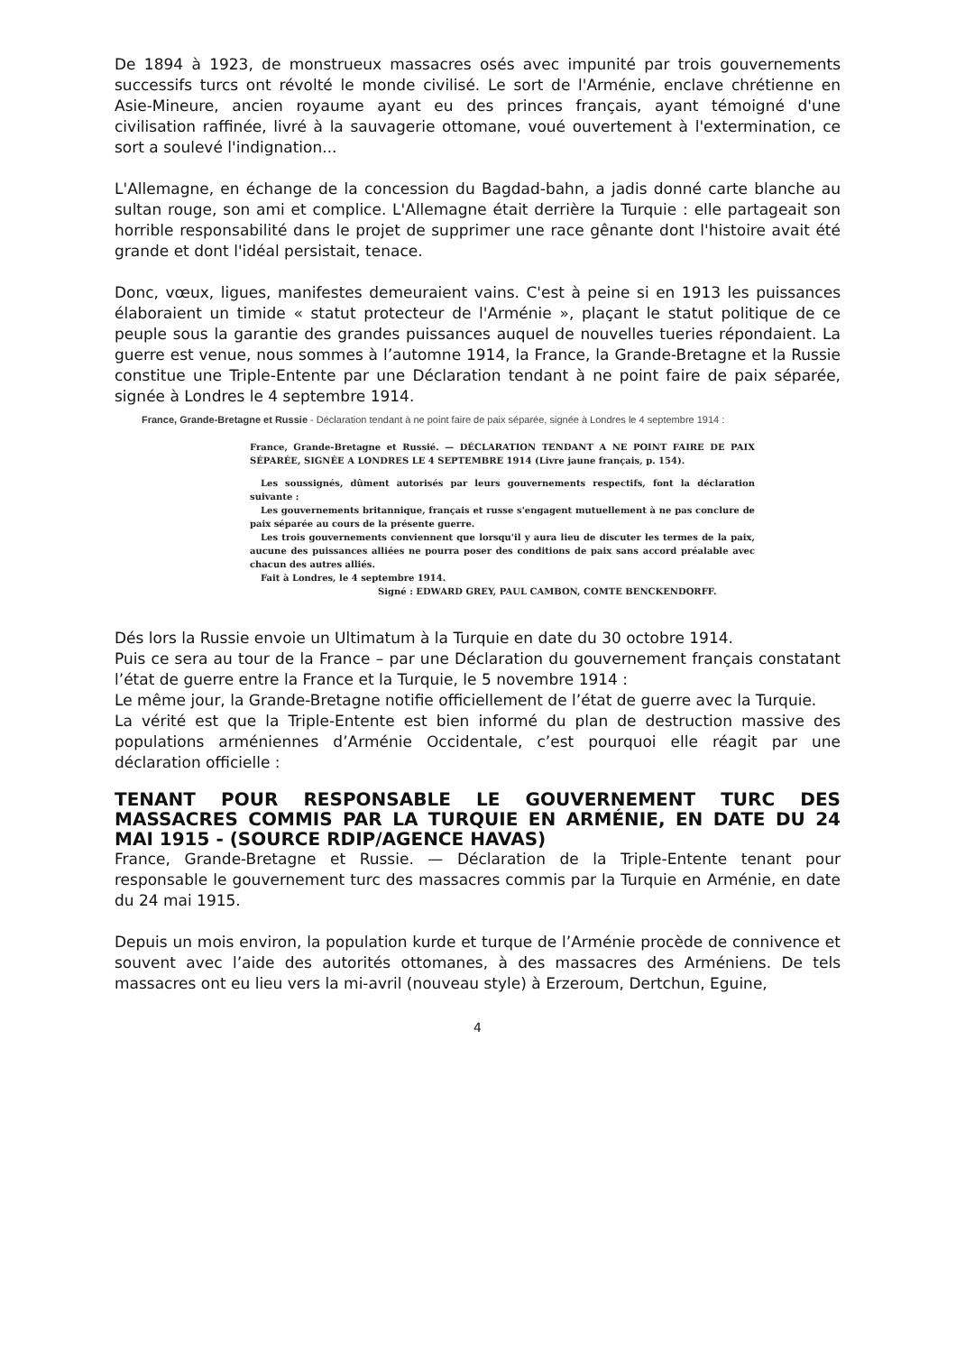De 1894 à 1923, de monstrueux massacres osés avec impunité par trois gouvernements successifs turcs ont révolté le monde civilisé. Le sort de l'Arménie, enclave chrétienne en Asie-Mineure, ancien royaume ayant eu des princes français, ayant témoigné d'une civilisation raffinée, livré à la sauvagerie ottomane, voué ouvertement à l'extermination, ce sort a soulevé l'indignation...
L'Allemagne, en échange de la concession du Bagdad-bahn, a jadis donné carte blanche au sultan rouge, son ami et complice. L'Allemagne était derrière la Turquie : elle partageait son horrible responsabilité dans le projet de supprimer une race gênante dont l'histoire avait été grande et dont l'idéal persistait, tenace.
Donc, vœux, ligues, manifestes demeuraient vains. C'est à peine si en 1913 les puissances élaboraient un timide « statut protecteur de l'Arménie », plaçant le statut politique de ce peuple sous la garantie des grandes puissances auquel de nouvelles tueries répondaient. La guerre est venue, nous sommes à l’automne 1914, la France, la Grande-Bretagne et la Russie constitue une Triple-Entente par une Déclaration tendant à ne point faire de paix séparée, signée à Londres le 4 septembre 1914.
France, Grande-Bretagne et Russie - Déclaration tendant à ne point faire de paix séparée, signée à Londres le 4 septembre 1914 :
France, Grande-Bretagne et Russié. — DÉCLARATION TENDANT A NE POINT FAIRE DE PAIX SÉPARÉE, SIGNÉE A LONDRES LE 4 SEPTEMBRE 1914 (Livre jaune français, p. 154).
Les soussignés, dûment autorisés par leurs gouvernements respectifs, font la déclaration suivante :
Les gouvernements britannique, français et russe s'engagent mutuellement à ne pas conclure de paix séparée au cours de la présente guerre.
Les trois gouvernements conviennent que lorsqu'il y aura lieu de discuter les termes de la paix, aucune des puissances alliées ne pourra poser des conditions de paix sans accord préalable avec chacun des autres alliés.
Fait à Londres, le 4 septembre 1914.
Signé : EDWARD GREY, PAUL CAMBON, COMTE BENCKENDORFF.
Dés lors la Russie envoie un Ultimatum à la Turquie en date du 30 octobre 1914.
Puis ce sera au tour de la France – par une Déclaration du gouvernement français constatant l’état de guerre entre la France et la Turquie, le 5 novembre 1914 :
Le même jour, la Grande-Bretagne notifie officiellement de l’état de guerre avec la Turquie.
La vérité est que la Triple-Entente est bien informé du plan de destruction massive des populations arméniennes d’Arménie Occidentale, c’est pourquoi elle réagit par une déclaration officielle :
TENANT POUR RESPONSABLE LE GOUVERNEMENT TURC DES MASSACRES COMMIS PAR LA TURQUIE EN ARMÉNIE, EN DATE DU 24 MAI 1915 - (SOURCE RDIP/AGENCE HAVAS)
France, Grande-Bretagne et Russie. — Déclaration de la Triple-Entente tenant pour responsable le gouvernement turc des massacres commis par la Turquie en Arménie, en date du 24 mai 1915.
Depuis un mois environ, la population kurde et turque de l’Arménie procède de connivence et souvent avec l’aide des autorités ottomanes, à des massacres des Arméniens. De tels massacres ont eu lieu vers la mi-avril (nouveau style) à Erzeroum, Dertchun, Eguine,
4